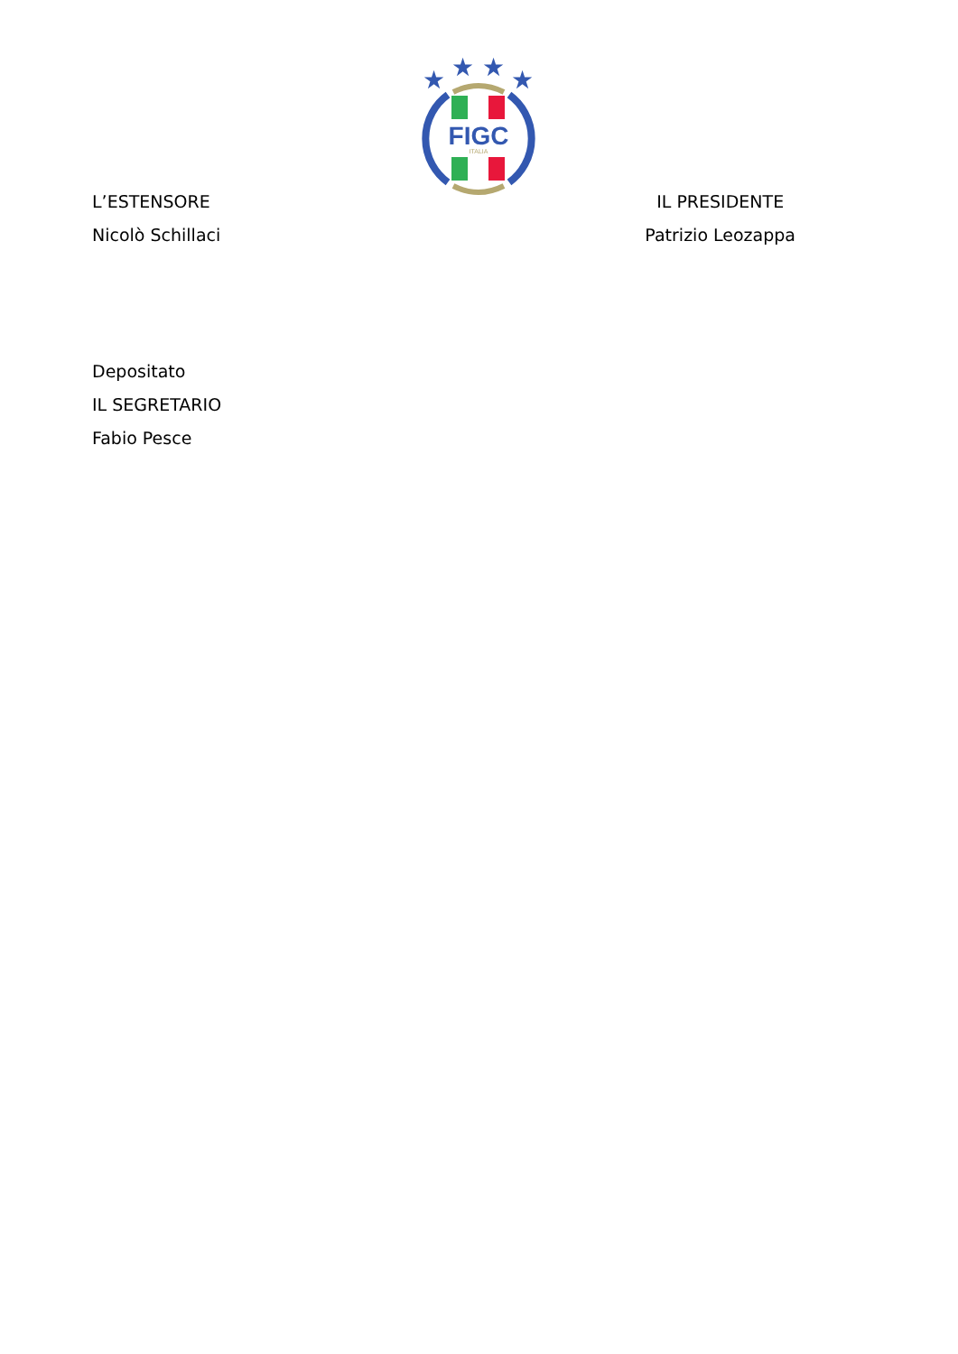★
★
★
★
FIGC
ITALIA
L’ESTENSORE
Nicolò Schillaci
IL PRESIDENTE
Patrizio Leozappa
Depositato
IL SEGRETARIO
Fabio Pesce